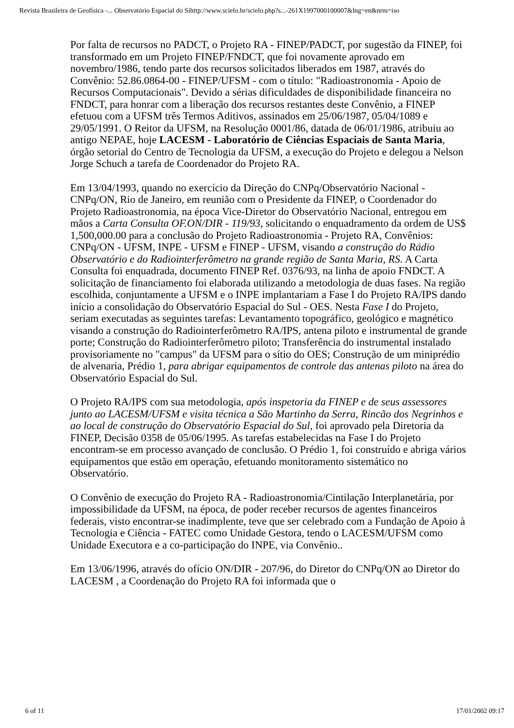Revista Brasileira de Geofísica -... Observatório Espacial do Sihttp://www.scielo.br/scielo.php?s...-261X1997000100007&lng=en&nrm=iso
Por falta de recursos no PADCT, o Projeto RA - FINEP/PADCT, por sugestão da FINEP, foi transformado em um Projeto FINEP/FNDCT, que foi novamente aprovado em novembro/1986, tendo parte dos recursos solicitados liberados em 1987, através do Convênio: 52.86.0864-00 - FINEP/UFSM - com o título: "Radioastronomia - Apoio de Recursos Computacionais". Devido a sérias dificuldades de disponibilidade financeira no FNDCT, para honrar com a liberação dos recursos restantes deste Convênio, a FINEP efetuou com a UFSM três Termos Aditivos, assinados em 25/06/1987, 05/04/1089 e 29/05/1991. O Reitor da UFSM, na Resolução 0001/86, datada de 06/01/1986, atribuiu ao antigo NEPAE, hoje LACESM - Laboratório de Ciências Espaciais de Santa Maria, órgão setorial do Centro de Tecnologia da UFSM, a execução do Projeto e delegou a Nelson Jorge Schuch a tarefa de Coordenador do Projeto RA.
Em 13/04/1993, quando no exercício da Direção do CNPq/Observatório Nacional - CNPq/ON, Rio de Janeiro, em reunião com o Presidente da FINEP, o Coordenador do Projeto Radioastronomia, na época Vice-Diretor do Observatório Nacional, entregou em mãos a Carta Consulta OF.ON/DIR - 119/93, solicitando o enquadramento da ordem de US$ 1,500,000.00 para a conclusão do Projeto Radioastronomia - Projeto RA, Convênios: CNPq/ON - UFSM, INPE - UFSM e FINEP - UFSM, visando a construção do Rádio Observatório e do Radiointerferômetro na grande região de Santa Maria, RS. A Carta Consulta foi enquadrada, documento FINEP Ref. 0376/93, na linha de apoio FNDCT. A solicitação de financiamento foi elaborada utilizando a metodologia de duas fases. Na região escolhida, conjuntamente a UFSM e o INPE implantariam a Fase I do Projeto RA/IPS dando início a consolidação do Observatório Espacial do Sul - OES. Nesta Fase I do Projeto, seriam executadas as seguintes tarefas: Levantamento topográfico, geológico e magnético visando a construção do Radiointerferômetro RA/IPS, antena piloto e instrumental de grande porte; Construção do Radiointerferômetro piloto; Transferência do instrumental instalado provisoriamente no "campus" da UFSM para o sítio do OES; Construção de um miniprédio de alvenaria, Prédio 1, para abrigar equipamentos de controle das antenas piloto na área do Observatório Espacial do Sul.
O Projeto RA/IPS com sua metodologia, após inspetoria da FINEP e de seus assessores junto ao LACESM/UFSM e visita técnica a São Martinho da Serra, Rincão dos Negrinhos e ao local de construção do Observatório Espacial do Sul, foi aprovado pela Diretoria da FINEP, Decisão 0358 de 05/06/1995. As tarefas estabelecidas na Fase I do Projeto encontram-se em processo avançado de conclusão. O Prédio 1, foi construído e abriga vários equipamentos que estão em operação, efetuando monitoramento sistemático no Observatório.
O Convênio de execução do Projeto RA - Radioastronomia/Cintilação Interplanetária, por impossibilidade da UFSM, na época, de poder receber recursos de agentes financeiros federais, visto encontrar-se inadimplente, teve que ser celebrado com a Fundação de Apoio à Tecnologia e Ciência - FATEC como Unidade Gestora, tendo o LACESM/UFSM como Unidade Executora e a co-participação do INPE, via Convênio..
Em 13/06/1996, através do ofício ON/DIR - 207/96, do Diretor do CNPq/ON ao Diretor do LACESM , a Coordenação do Projeto RA foi informada que o
6 of 11 17/01/2002 09:17